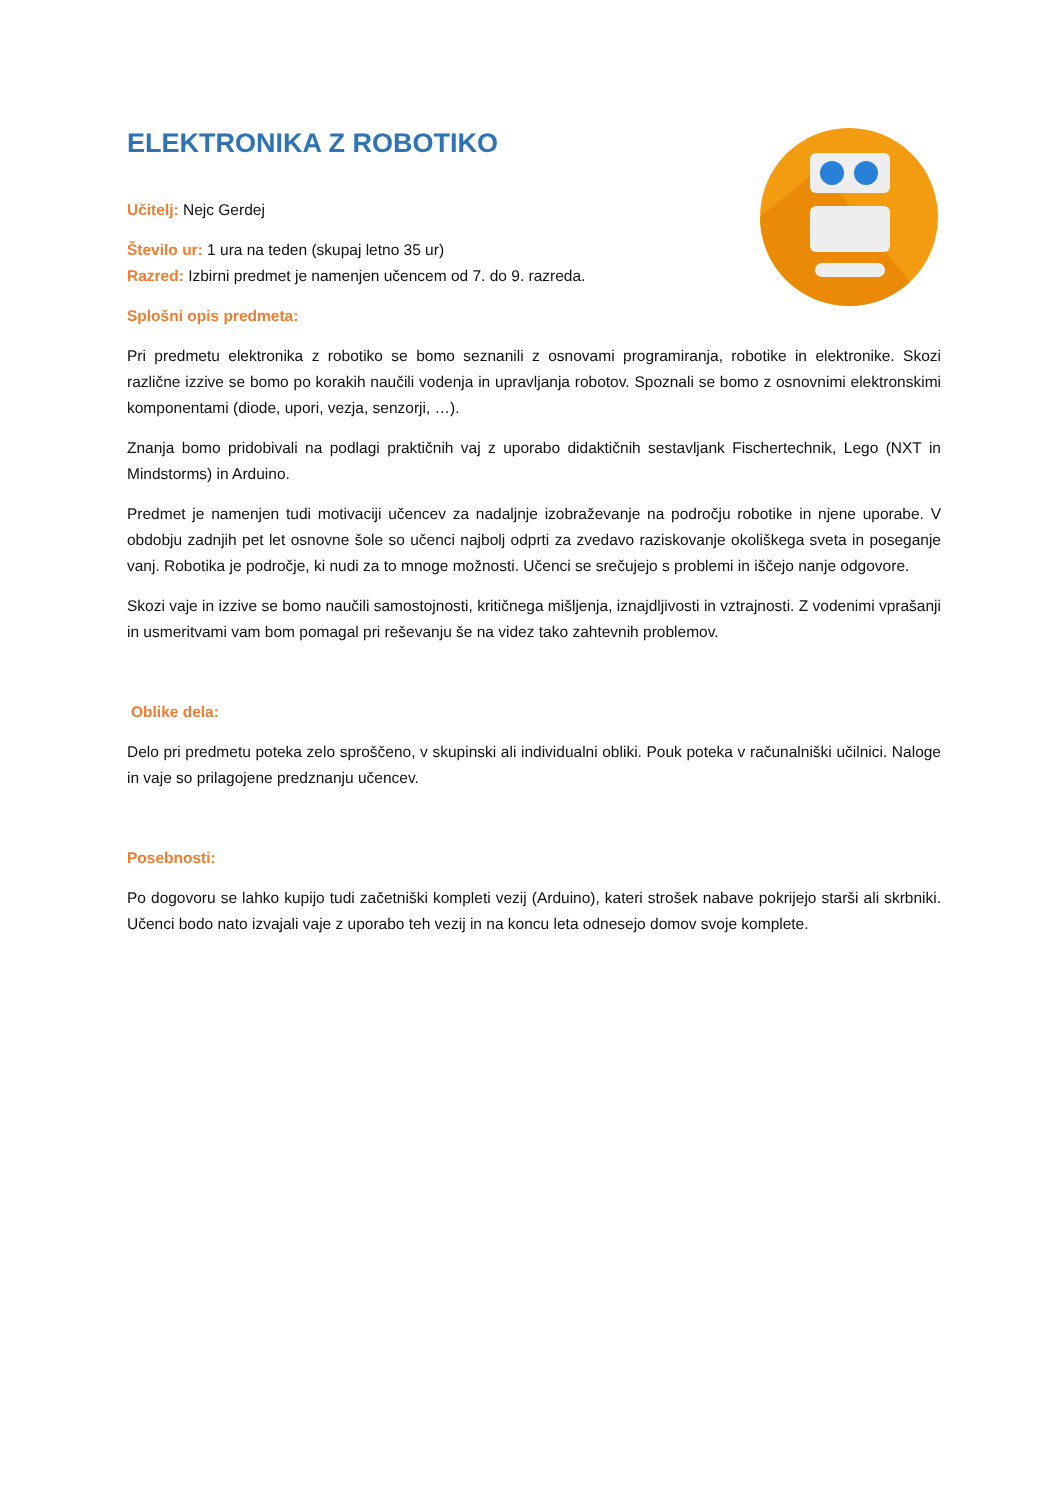ELEKTRONIKA Z ROBOTIKO
Učitelj: Nejc Gerdej
Število ur: 1 ura na teden (skupaj letno 35 ur)
Razred: Izbirni predmet je namenjen učencem od 7. do 9. razreda.
Splošni opis predmeta:
Pri predmetu elektronika z robotiko se bomo seznanili z osnovami programiranja, robotike in elektronike. Skozi različne izzive se bomo po korakih naučili vodenja in upravljanja robotov. Spoznali se bomo z osnovnimi elektronskimi komponentami (diode, upori, vezja, senzorji, …).
Znanja bomo pridobivali na podlagi praktičnih vaj z uporabo didaktičnih sestavljank Fischertechnik, Lego (NXT in Mindstorms) in Arduino.
Predmet je namenjen tudi motivaciji učencev za nadaljnje izobraževanje na področju robotike in njene uporabe. V obdobju zadnjih pet let osnovne šole so učenci najbolj odprti za zvedavo raziskovanje okoliškega sveta in poseganje vanj. Robotika je področje, ki nudi za to mnoge možnosti. Učenci se srečujejo s problemi in iščejo nanje odgovore.
Skozi vaje in izzive se bomo naučili samostojnosti, kritičnega mišljenja, iznajdljivosti in vztrajnosti. Z vodenimi vprašanji in usmeritvami vam bom pomagal pri reševanju še na videz tako zahtevnih problemov.
Oblike dela:
Delo pri predmetu poteka zelo sproščeno, v skupinski ali individualni obliki. Pouk poteka v računalniški učilnici. Naloge in vaje so prilagojene predznanju učencev.
Posebnosti:
Po dogovoru se lahko kupijo tudi začetniški kompleti vezij (Arduino), kateri strošek nabave pokrijejo starši ali skrbniki. Učenci bodo nato izvajali vaje z uporabo teh vezij in na koncu leta odnesejo domov svoje komplete.